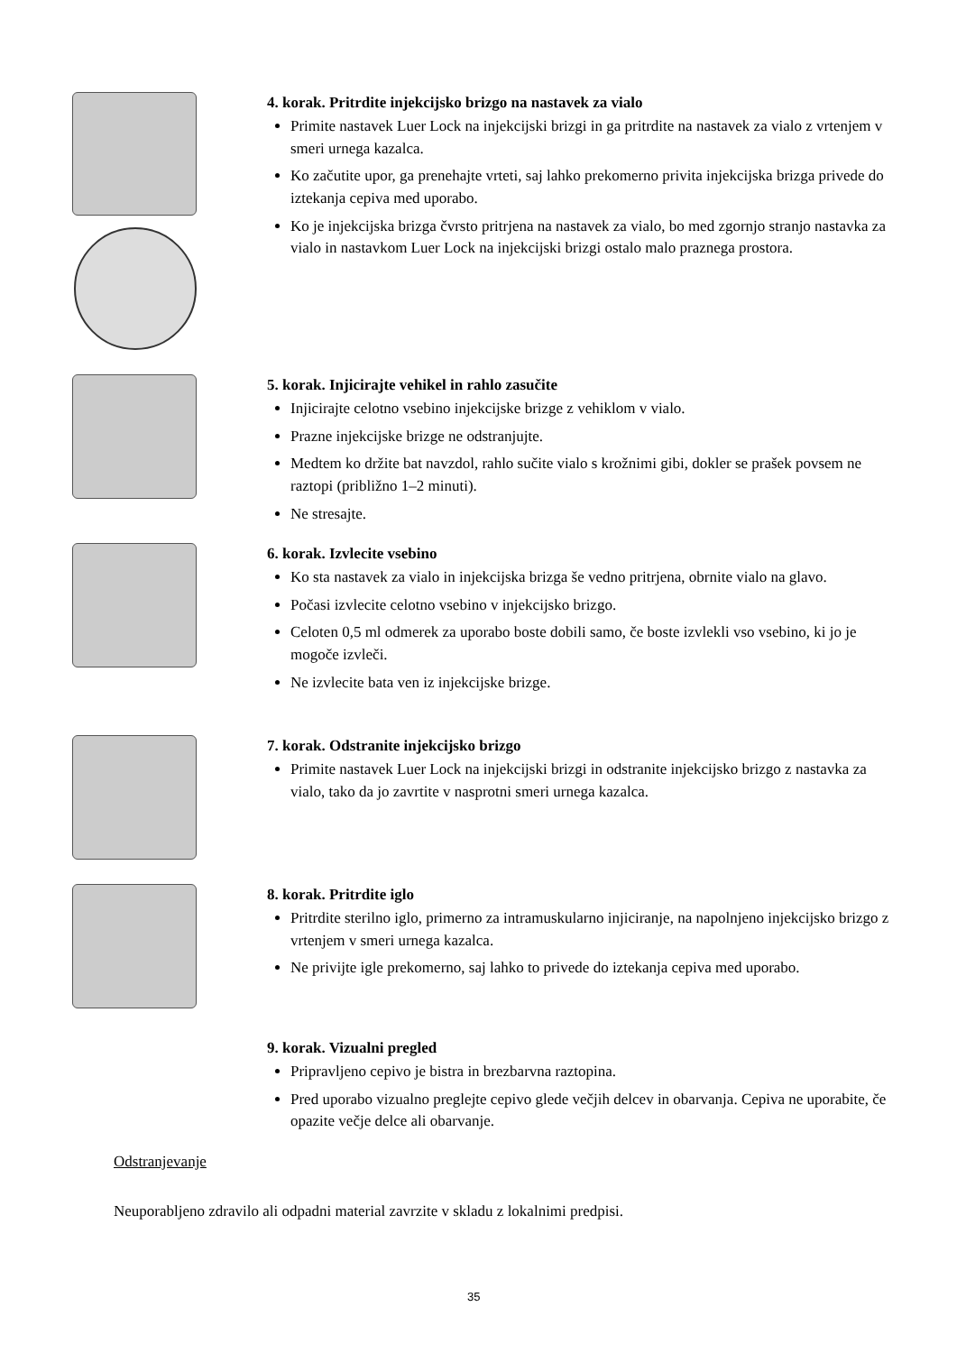4. korak. Pritrdite injekcijsko brizgo na nastavek za vialo
Primite nastavek Luer Lock na injekcijski brizgi in ga pritrdite na nastavek za vialo z vrtenjem v smeri urnega kazalca.
Ko začutite upor, ga prenehajte vrteti, saj lahko prekomerno privita injekcijska brizga privede do iztekanja cepiva med uporabo.
Ko je injekcijska brizga čvrsto pritrjena na nastavek za vialo, bo med zgornjo stranjo nastavka za vialo in nastavkom Luer Lock na injekcijski brizgi ostalo malo praznega prostora.
5. korak. Injicirajte vehikel in rahlo zasučite
Injicirajte celotno vsebino injekcijske brizge z vehiklom v vialo.
Prazne injekcijske brizge ne odstranjujte.
Medtem ko držite bat navzdol, rahlo sučite vialo s krožnimi gibi, dokler se prašek povsem ne raztopi (približno 1–2 minuti).
Ne stresajte.
6. korak. Izvlecite vsebino
Ko sta nastavek za vialo in injekcijska brizga še vedno pritrjena, obrnite vialo na glavo.
Počasi izvlecite celotno vsebino v injekcijsko brizgo.
Celoten 0,5 ml odmerek za uporabo boste dobili samo, če boste izvlekli vso vsebino, ki jo je mogoče izvleči.
Ne izvlecite bata ven iz injekcijske brizge.
7. korak. Odstranite injekcijsko brizgo
Primite nastavek Luer Lock na injekcijski brizgi in odstranite injekcijsko brizgo z nastavka za vialo, tako da jo zavrtite v nasprotni smeri urnega kazalca.
8. korak. Pritrdite iglo
Pritrdite sterilno iglo, primerno za intramuskularno injiciranje, na napolnjeno injekcijsko brizgo z vrtenjem v smeri urnega kazalca.
Ne privijte igle prekomerno, saj lahko to privede do iztekanja cepiva med uporabo.
9. korak. Vizualni pregled
Pripravljeno cepivo je bistra in brezbarvna raztopina.
Pred uporabo vizualno preglejte cepivo glede večjih delcev in obarvanja. Cepiva ne uporabite, če opazite večje delce ali obarvanje.
Odstranjevanje
Neuporabljeno zdravilo ali odpadni material zavrzite v skladu z lokalnimi predpisi.
35